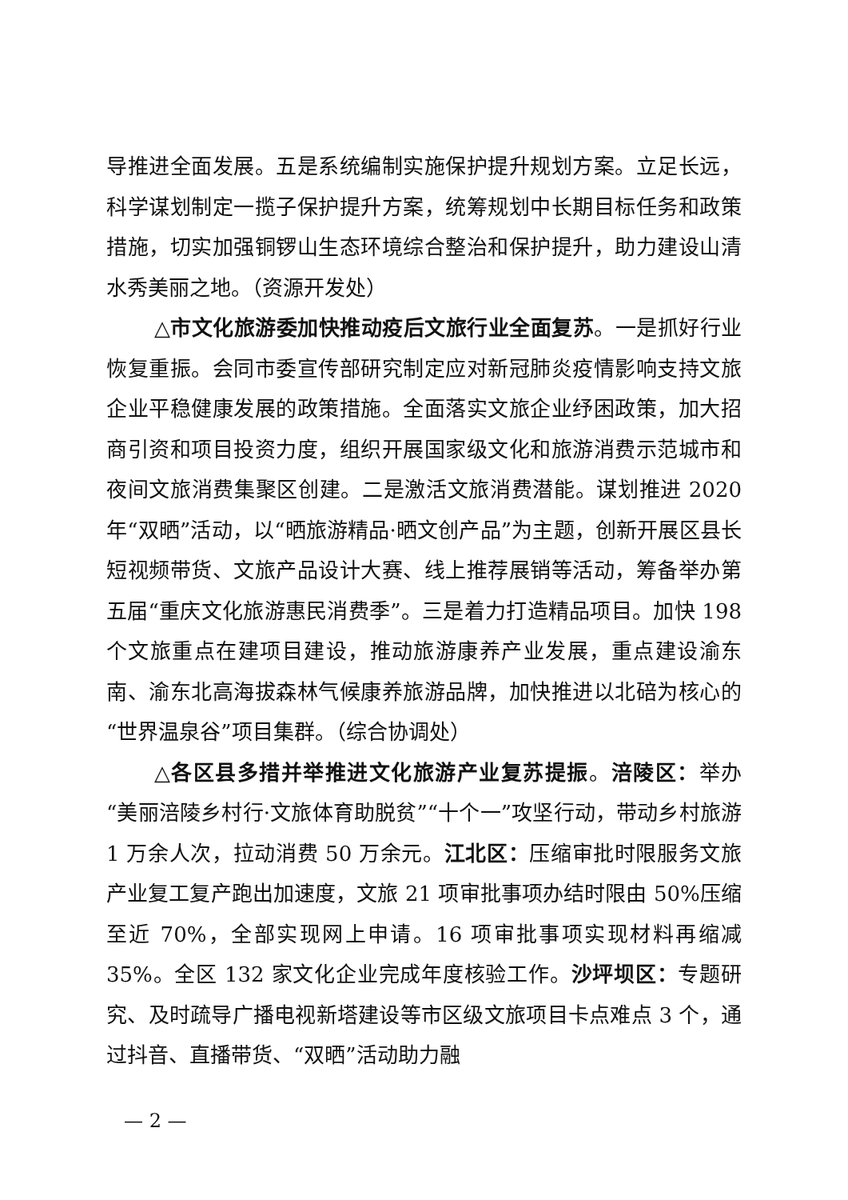导推进全面发展。五是系统编制实施保护提升规划方案。立足长远，科学谋划制定一揽子保护提升方案，统筹规划中长期目标任务和政策措施，切实加强铜锣山生态环境综合整治和保护提升，助力建设山清水秀美丽之地。（资源开发处）
△市文化旅游委加快推动疫后文旅行业全面复苏。一是抓好行业恢复重振。会同市委宣传部研究制定应对新冠肺炎疫情影响支持文旅企业平稳健康发展的政策措施。全面落实文旅企业纾困政策，加大招商引资和项目投资力度，组织开展国家级文化和旅游消费示范城市和夜间文旅消费集聚区创建。二是激活文旅消费潜能。谋划推进 2020 年“双晒”活动，以“晒旅游精品·晒文创产品”为主题，创新开展区县长短视频带货、文旅产品设计大赛、线上推荐展销等活动，筹备举办第五届“重庆文化旅游惠民消费季”。三是着力打造精品项目。加快 198 个文旅重点在建项目建设，推动旅游康养产业发展，重点建设渝东南、渝东北高海拔森林气候康养旅游品牌，加快推进以北碚为核心的“世界温泉谷”项目集群。（综合协调处）
△各区县多措并举推进文化旅游产业复苏提振。涪陵区：举办“美丽涪陵乡村行·文旅体育助脱贫”“十个一”攻坚行动，带动乡村旅游 1 万余人次，拉动消费 50 万余元。江北区：压缩审批时限服务文旅产业复工复产跑出加速度，文旅 21 项审批事项办结时限由 50%压缩至近 70%，全部实现网上申请。16 项审批事项实现材料再缩减 35%。全区 132 家文化企业完成年度核验工作。沙坪坝区：专题研究、及时疏导广播电视新塔建设等市区级文旅项目卡点难点 3 个，通过抖音、直播带货、“双晒”活动助力融
— 2 —